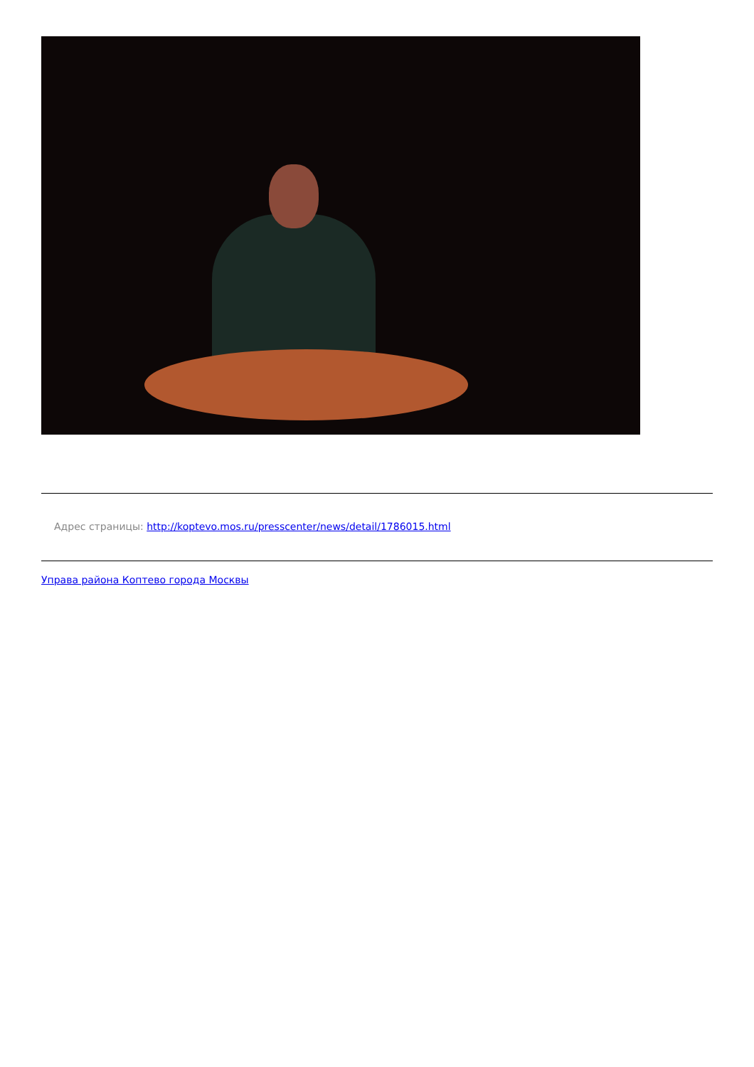Адрес страницы: http://koptevo.mos.ru/presscenter/news/detail/1786015.html
Управа района Коптево города Москвы